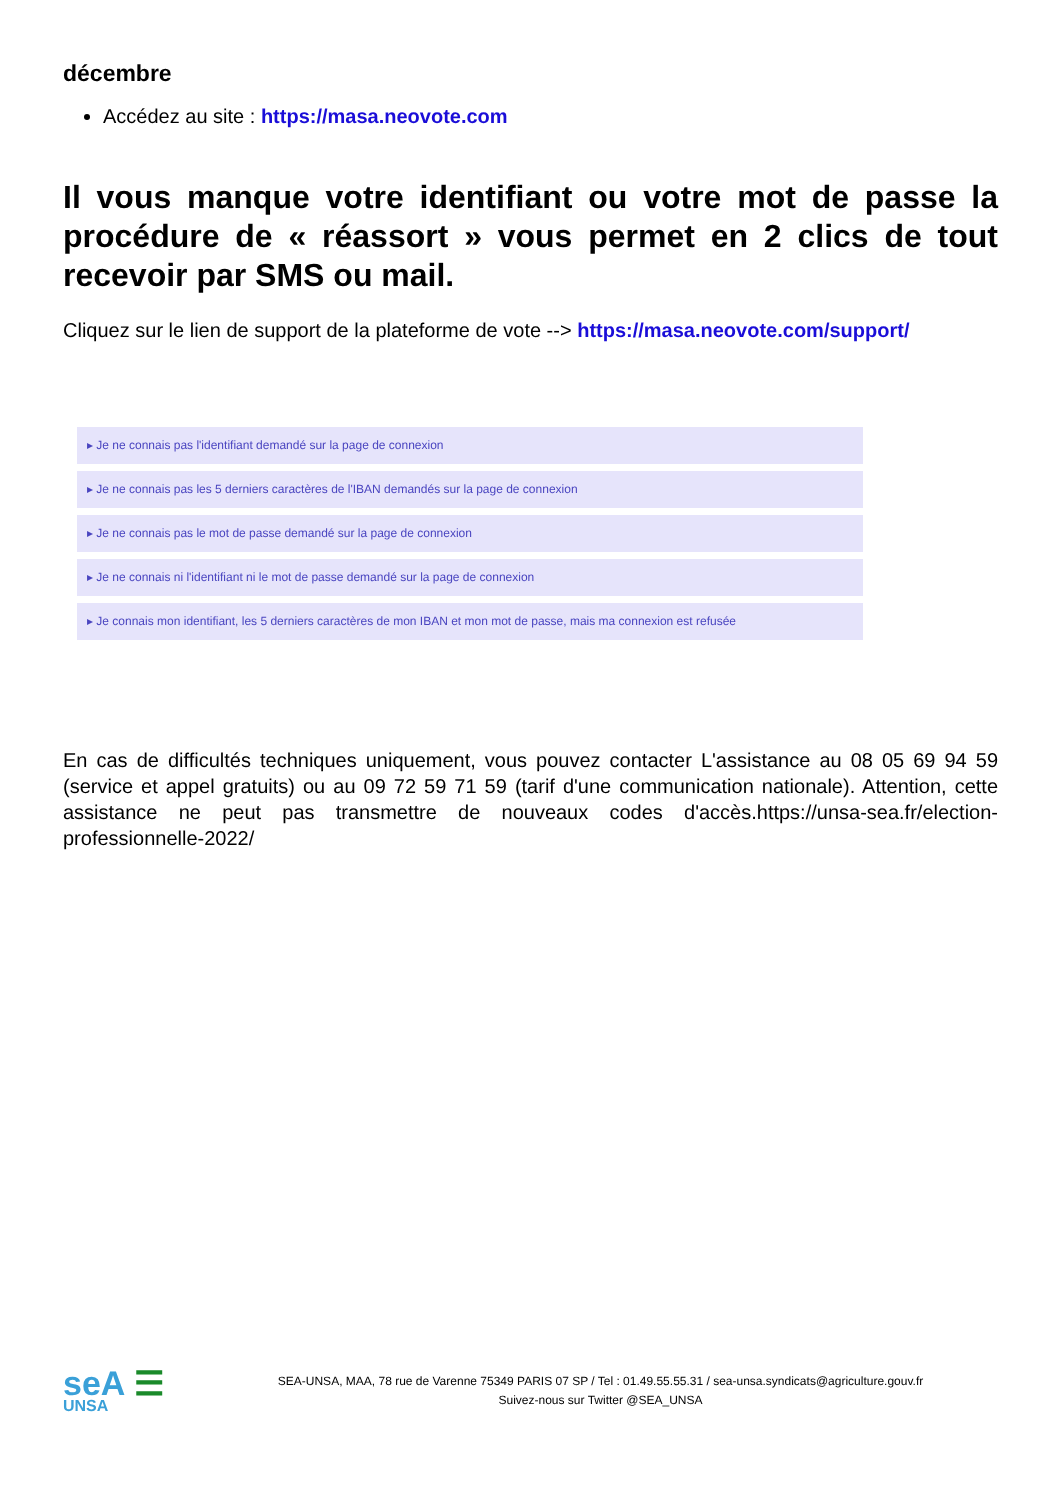décembre
Accédez au site : https://masa.neovote.com
Il vous manque votre identifiant ou votre mot de passe la procédure de « réassort » vous permet en 2 clics de tout recevoir par SMS ou mail.
Cliquez sur le lien de support de la plateforme de vote --> https://masa.neovote.com/support/
▸ Je ne connais pas l'identifiant demandé sur la page de connexion
▸ Je ne connais pas les 5 derniers caractères de l'IBAN demandés sur la page de connexion
▸ Je ne connais pas le mot de passe demandé sur la page de connexion
▸ Je ne connais ni l'identifiant ni le mot de passe demandé sur la page de connexion
▸ Je connais mon identifiant, les 5 derniers caractères de mon IBAN et mon mot de passe, mais ma connexion est refusée
En cas de difficultés techniques uniquement, vous pouvez contacter L'assistance au 08 05 69 94 59 (service et appel gratuits) ou au 09 72 59 71 59 (tarif d'une communication nationale). Attention, cette assistance ne peut pas transmettre de nouveaux codes d'accès.https://unsa-sea.fr/election-professionnelle-2022/
seA ☰
UNSA
SEA-UNSA, MAA, 78 rue de Varenne 75349 PARIS 07 SP / Tel : 01.49.55.55.31 / sea-unsa.syndicats@agriculture.gouv.fr
Suivez-nous sur Twitter @SEA_UNSA